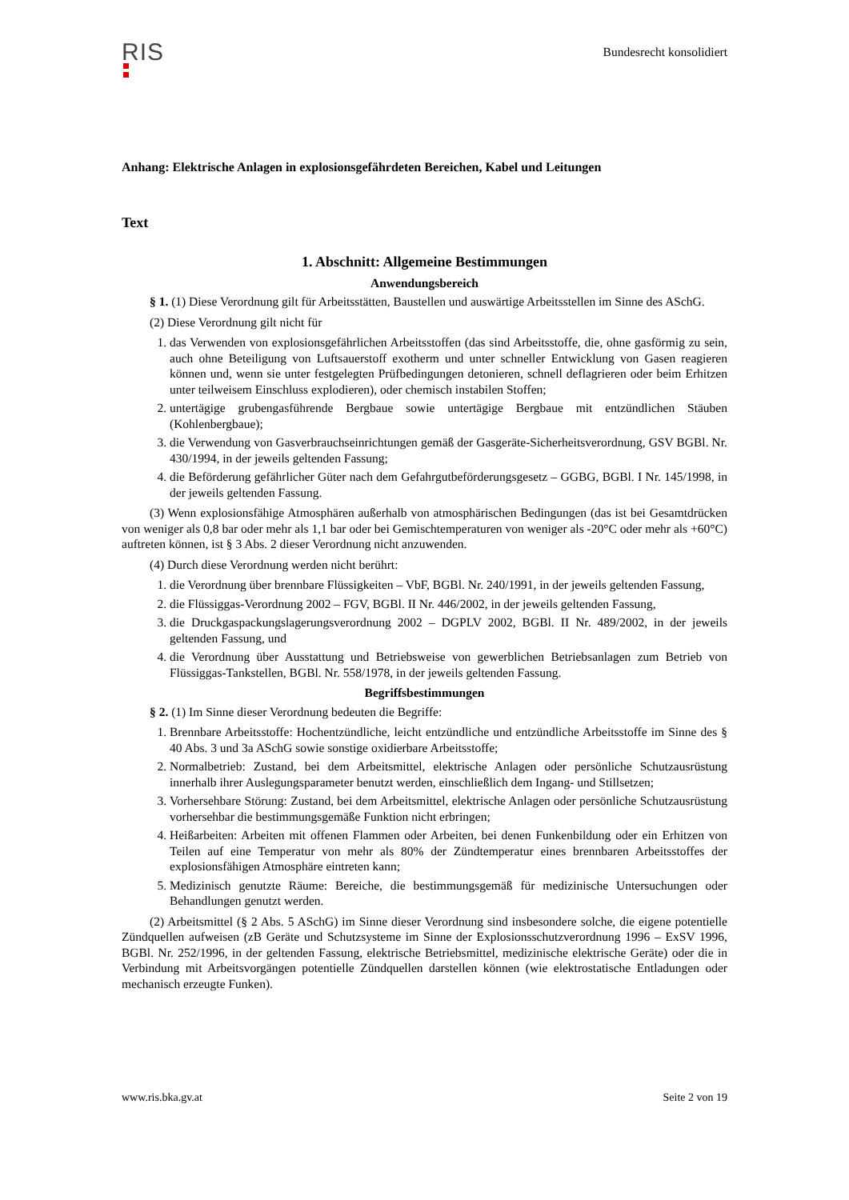RIS
Bundesrecht konsolidiert
Anhang: Elektrische Anlagen in explosionsgefährdeten Bereichen, Kabel und Leitungen
Text
1. Abschnitt: Allgemeine Bestimmungen
Anwendungsbereich
§ 1. (1) Diese Verordnung gilt für Arbeitsstätten, Baustellen und auswärtige Arbeitsstellen im Sinne des ASchG.
(2) Diese Verordnung gilt nicht für
1. das Verwenden von explosionsgefährlichen Arbeitsstoffen (das sind Arbeitsstoffe, die, ohne gasförmig zu sein, auch ohne Beteiligung von Luftsauerstoff exotherm und unter schneller Entwicklung von Gasen reagieren können und, wenn sie unter festgelegten Prüfbedingungen detonieren, schnell deflagrieren oder beim Erhitzen unter teilweisem Einschluss explodieren), oder chemisch instabilen Stoffen;
2. untertägige grubengasführende Bergbaue sowie untertägige Bergbaue mit entzündlichen Stäuben (Kohlenbergbaue);
3. die Verwendung von Gasverbrauchseinrichtungen gemäß der Gasgeräte-Sicherheitsverordnung, GSV BGBl. Nr. 430/1994, in der jeweils geltenden Fassung;
4. die Beförderung gefährlicher Güter nach dem Gefahrgutbeförderungsgesetz – GGBG, BGBl. I Nr. 145/1998, in der jeweils geltenden Fassung.
(3) Wenn explosionsfähige Atmosphären außerhalb von atmosphärischen Bedingungen (das ist bei Gesamtdrücken von weniger als 0,8 bar oder mehr als 1,1 bar oder bei Gemischtemperaturen von weniger als -20°C oder mehr als +60°C) auftreten können, ist § 3 Abs. 2 dieser Verordnung nicht anzuwenden.
(4) Durch diese Verordnung werden nicht berührt:
1. die Verordnung über brennbare Flüssigkeiten – VbF, BGBl. Nr. 240/1991, in der jeweils geltenden Fassung,
2. die Flüssiggas-Verordnung 2002 – FGV, BGBl. II Nr. 446/2002, in der jeweils geltenden Fassung,
3. die Druckgaspackungslagerungsverordnung 2002 – DGPLV 2002, BGBl. II Nr. 489/2002, in der jeweils geltenden Fassung, und
4. die Verordnung über Ausstattung und Betriebsweise von gewerblichen Betriebsanlagen zum Betrieb von Flüssiggas-Tankstellen, BGBl. Nr. 558/1978, in der jeweils geltenden Fassung.
Begriffsbestimmungen
§ 2. (1) Im Sinne dieser Verordnung bedeuten die Begriffe:
1. Brennbare Arbeitsstoffe: Hochentzündliche, leicht entzündliche und entzündliche Arbeitsstoffe im Sinne des § 40 Abs. 3 und 3a ASchG sowie sonstige oxidierbare Arbeitsstoffe;
2. Normalbetrieb: Zustand, bei dem Arbeitsmittel, elektrische Anlagen oder persönliche Schutzausrüstung innerhalb ihrer Auslegungsparameter benutzt werden, einschließlich dem Ingang- und Stillsetzen;
3. Vorhersehbare Störung: Zustand, bei dem Arbeitsmittel, elektrische Anlagen oder persönliche Schutzausrüstung vorhersehbar die bestimmungsgemäße Funktion nicht erbringen;
4. Heißarbeiten: Arbeiten mit offenen Flammen oder Arbeiten, bei denen Funkenbildung oder ein Erhitzen von Teilen auf eine Temperatur von mehr als 80% der Zündtemperatur eines brennbaren Arbeitsstoffes der explosionsfähigen Atmosphäre eintreten kann;
5. Medizinisch genutzte Räume: Bereiche, die bestimmungsgemäß für medizinische Untersuchungen oder Behandlungen genutzt werden.
(2) Arbeitsmittel (§ 2 Abs. 5 ASchG) im Sinne dieser Verordnung sind insbesondere solche, die eigene potentielle Zündquellen aufweisen (zB Geräte und Schutzsysteme im Sinne der Explosionsschutzverordnung 1996 – ExSV 1996, BGBl. Nr. 252/1996, in der geltenden Fassung, elektrische Betriebsmittel, medizinische elektrische Geräte) oder die in Verbindung mit Arbeitsvorgängen potentielle Zündquellen darstellen können (wie elektrostatische Entladungen oder mechanisch erzeugte Funken).
www.ris.bka.gv.at Seite 2 von 19